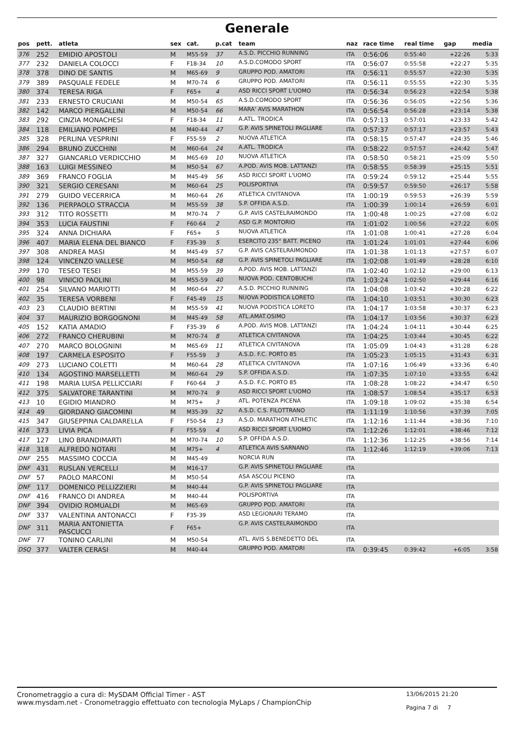Generale
| pos | pett. | atleta | sex | cat. | p.cat | team | naz | race time | real time | gap | media |
| --- | --- | --- | --- | --- | --- | --- | --- | --- | --- | --- | --- |
| 376 | 252 | EMIDIO APOSTOLI | M | M55-59 | 37 | A.S.D. PICCHIO RUNNING | ITA | 0:56:06 | 0:55:40 | +22:26 | 5:33 |
| 377 | 232 | DANIELA COLOCCI | F | F18-34 | 10 | A.S.D.COMODO SPORT | ITA | 0:56:07 | 0:55:58 | +22:27 | 5:35 |
| 378 | 378 | DINO DE SANTIS | M | M65-69 | 9 | GRUPPO POD. AMATORI | ITA | 0:56:11 | 0:55:57 | +22:30 | 5:35 |
| 379 | 389 | PASQUALE FEDELE | M | M70-74 | 6 | GRUPPO POD. AMATORI | ITA | 0:56:11 | 0:55:55 | +22:30 | 5:35 |
| 380 | 374 | TERESA RIGA | F | F65+ | 4 | ASD RICCI SPORT L'UOMO | ITA | 0:56:34 | 0:56:23 | +22:54 | 5:38 |
| 381 | 233 | ERNESTO CRUCIANI | M | M50-54 | 65 | A.S.D.COMODO SPORT | ITA | 0:56:36 | 0:56:05 | +22:56 | 5:36 |
| 382 | 142 | MARCO PIERGALLINI | M | M50-54 | 66 | MARA' AVIS MARATHON | ITA | 0:56:54 | 0:56:28 | +23:14 | 5:38 |
| 383 | 292 | CINZIA MONACHESI | F | F18-34 | 11 | A.ATL. TRODICA | ITA | 0:57:13 | 0:57:01 | +23:33 | 5:42 |
| 384 | 118 | EMILIANO POMPEI | M | M40-44 | 47 | G.P. AVIS SPINETOLI PAGLIARE | ITA | 0:57:37 | 0:57:17 | +23:57 | 5:43 |
| 385 | 328 | PERLINA VESPRINI | F | F55-59 | 2 | NUOVA ATLETICA | ITA | 0:58:15 | 0:57:47 | +24:35 | 5:46 |
| 386 | 294 | BRUNO ZUCCHINI | M | M60-64 | 24 | A.ATL. TRODICA | ITA | 0:58:22 | 0:57:57 | +24:42 | 5:47 |
| 387 | 327 | GIANCARLO VERDICCHIO | M | M65-69 | 10 | NUOVA ATLETICA | ITA | 0:58:50 | 0:58:21 | +25:09 | 5:50 |
| 388 | 163 | LUIGI MESSINEO | M | M50-54 | 67 | A.POD. AVIS MOB. LATTANZI | ITA | 0:58:55 | 0:58:39 | +25:15 | 5:51 |
| 389 | 369 | FRANCO FOGLIA | M | M45-49 | 56 | ASD RICCI SPORT L'UOMO | ITA | 0:59:24 | 0:59:12 | +25:44 | 5:55 |
| 390 | 321 | SERGIO CERESANI | M | M60-64 | 25 | POLISPORTIVA | ITA | 0:59:57 | 0:59:50 | +26:17 | 5:58 |
| 391 | 279 | GUIDO VECERRICA | M | M60-64 | 26 | ATLETICA CIVITANOVA | ITA | 1:00:19 | 0:59:53 | +26:39 | 5:59 |
| 392 | 136 | PIERPAOLO STRACCIA | M | M55-59 | 38 | S.P. OFFIDA A.S.D. | ITA | 1:00:39 | 1:00:14 | +26:59 | 6:01 |
| 393 | 312 | TITO ROSSETTI | M | M70-74 | 7 | G.P. AVIS CASTELRAIMONDO | ITA | 1:00:48 | 1:00:25 | +27:08 | 6:02 |
| 394 | 353 | LUCIA FAUSTINI | F | F60-64 | 2 | ASD G.P. MONTORIO | ITA | 1:01:02 | 1:00:56 | +27:22 | 6:05 |
| 395 | 324 | ANNA DICHIARA | F | F65+ | 5 | NUOVA ATLETICA | ITA | 1:01:08 | 1:00:41 | +27:28 | 6:04 |
| 396 | 407 | MARIA ELENA DEL BIANCO | F | F35-39 | 5 | ESERCITO 235° BATT. PICENO | ITA | 1:01:24 | 1:01:01 | +27:44 | 6:06 |
| 397 | 308 | ANDREA MASI | M | M45-49 | 57 | G.P. AVIS CASTELRAIMONDO | ITA | 1:01:38 | 1:01:13 | +27:57 | 6:07 |
| 398 | 124 | VINCENZO VALLESE | M | M50-54 | 68 | G.P. AVIS SPINETOLI PAGLIARE | ITA | 1:02:08 | 1:01:49 | +28:28 | 6:10 |
| 399 | 170 | TESEO TESEI | M | M55-59 | 39 | A.POD. AVIS MOB. LATTANZI | ITA | 1:02:40 | 1:02:12 | +29:00 | 6:13 |
| 400 | 98 | VINICIO PAOLINI | M | M55-59 | 40 | NUOVA POD. CENTOBUCHI | ITA | 1:03:24 | 1:02:50 | +29:44 | 6:16 |
| 401 | 254 | SILVANO MARIOTTI | M | M60-64 | 27 | A.S.D. PICCHIO RUNNING | ITA | 1:04:08 | 1:03:42 | +30:28 | 6:22 |
| 402 | 35 | TERESA VORBENI | F | F45-49 | 15 | NUOVA PODISTICA LORETO | ITA | 1:04:10 | 1:03:51 | +30:30 | 6:23 |
| 403 | 23 | CLAUDIO BERTINI | M | M55-59 | 41 | NUOVA PODISTICA LORETO | ITA | 1:04:17 | 1:03:58 | +30:37 | 6:23 |
| 404 | 37 | MAURIZIO BORGOGNONI | M | M45-49 | 58 | ATL.AMAT.OSIMO | ITA | 1:04:17 | 1:03:56 | +30:37 | 6:23 |
| 405 | 152 | KATIA AMADIO | F | F35-39 | 6 | A.POD. AVIS MOB. LATTANZI | ITA | 1:04:24 | 1:04:11 | +30:44 | 6:25 |
| 406 | 272 | FRANCO CHERUBINI | M | M70-74 | 8 | ATLETICA CIVITANOVA | ITA | 1:04:25 | 1:03:44 | +30:45 | 6:22 |
| 407 | 270 | MARCO BOLOGNINI | M | M65-69 | 11 | ATLETICA CIVITANOVA | ITA | 1:05:09 | 1:04:43 | +31:28 | 6:28 |
| 408 | 197 | CARMELA ESPOSITO | F | F55-59 | 3 | A.S.D. F.C. PORTO 85 | ITA | 1:05:23 | 1:05:15 | +31:43 | 6:31 |
| 409 | 273 | LUCIANO COLETTI | M | M60-64 | 28 | ATLETICA CIVITANOVA | ITA | 1:07:16 | 1:06:49 | +33:36 | 6:40 |
| 410 | 134 | AGOSTINO MARSELLETTI | M | M60-64 | 29 | S.P. OFFIDA A.S.D. | ITA | 1:07:35 | 1:07:10 | +33:55 | 6:42 |
| 411 | 198 | MARIA LUISA PELLICCIARI | F | F60-64 | 3 | A.S.D. F.C. PORTO 85 | ITA | 1:08:28 | 1:08:22 | +34:47 | 6:50 |
| 412 | 375 | SALVATORE TARANTINI | M | M70-74 | 9 | ASD RICCI SPORT L'UOMO | ITA | 1:08:57 | 1:08:54 | +35:17 | 6:53 |
| 413 | 10 | EGIDIO MIANDRO | M | M75+ | 3 | ATL. POTENZA PICENA | ITA | 1:09:18 | 1:09:02 | +35:38 | 6:54 |
| 414 | 49 | GIORDANO GIACOMINI | M | M35-39 | 32 | A.S.D. C.S. FILOTTRANO | ITA | 1:11:19 | 1:10:56 | +37:39 | 7:05 |
| 415 | 347 | GIUSEPPINA CALDARELLA | F | F50-54 | 13 | A.S.D. MARATHON ATHLETIC | ITA | 1:12:16 | 1:11:44 | +38:36 | 7:10 |
| 416 | 373 | LIVIA PICA | F | F55-59 | 4 | ASD RICCI SPORT L'UOMO | ITA | 1:12:26 | 1:12:01 | +38:46 | 7:12 |
| 417 | 127 | LINO BRANDIMARTI | M | M70-74 | 10 | S.P. OFFIDA A.S.D. | ITA | 1:12:36 | 1:12:25 | +38:56 | 7:14 |
| 418 | 318 | ALFREDO NOTARI | M | M75+ | 4 | ATLETICA AVIS SARNANO | ITA | 1:12:46 | 1:12:19 | +39:06 | 7:13 |
| DNF | 255 | MASSIMO COCCIA | M | M45-49 | | NORCIA RUN | ITA | | | | |
| DNF | 431 | RUSLAN VERCELLI | M | M16-17 | | G.P. AVIS SPINETOLI PAGLIARE | ITA | | | | |
| DNF | 57 | PAOLO MARCONI | M | M50-54 | | ASA ASCOLI PICENO | ITA | | | | |
| DNF | 117 | DOMENICO PELLIZZIERI | M | M40-44 | | G.P. AVIS SPINETOLI PAGLIARE | ITA | | | | |
| DNF | 416 | FRANCO DI ANDREA | M | M40-44 | | POLISPORTIVA | ITA | | | | |
| DNF | 394 | OVIDIO ROMUALDI | M | M65-69 | | GRUPPO POD. AMATORI | ITA | | | | |
| DNF | 337 | VALENTINA ANTONACCI | F | F35-39 | | ASD LEGIONARI TERAMO | ITA | | | | |
| DNF | 311 | MARIA ANTONIETTA PASCUCCI | F | F65+ | | G.P. AVIS CASTELRAIMONDO | ITA | | | | |
| DNF | 77 | TONINO CARLINI | M | M50-54 | | ATL. AVIS S.BENEDETTO DEL | ITA | | | | |
| DSQ | 377 | VALTER CERASI | M | M40-44 | | GRUPPO POD. AMATORI | ITA | 0:39:45 | 0:39:42 | +6:05 | 3:58 |
Cronometraggio a cura di: MySDAM Official Timer - AST
www.mysdam.net - Cronometraggio effettuato con tecnologia MyLaps / ChampionChip
13/06/2015 21:20
Pagina 7 di 7